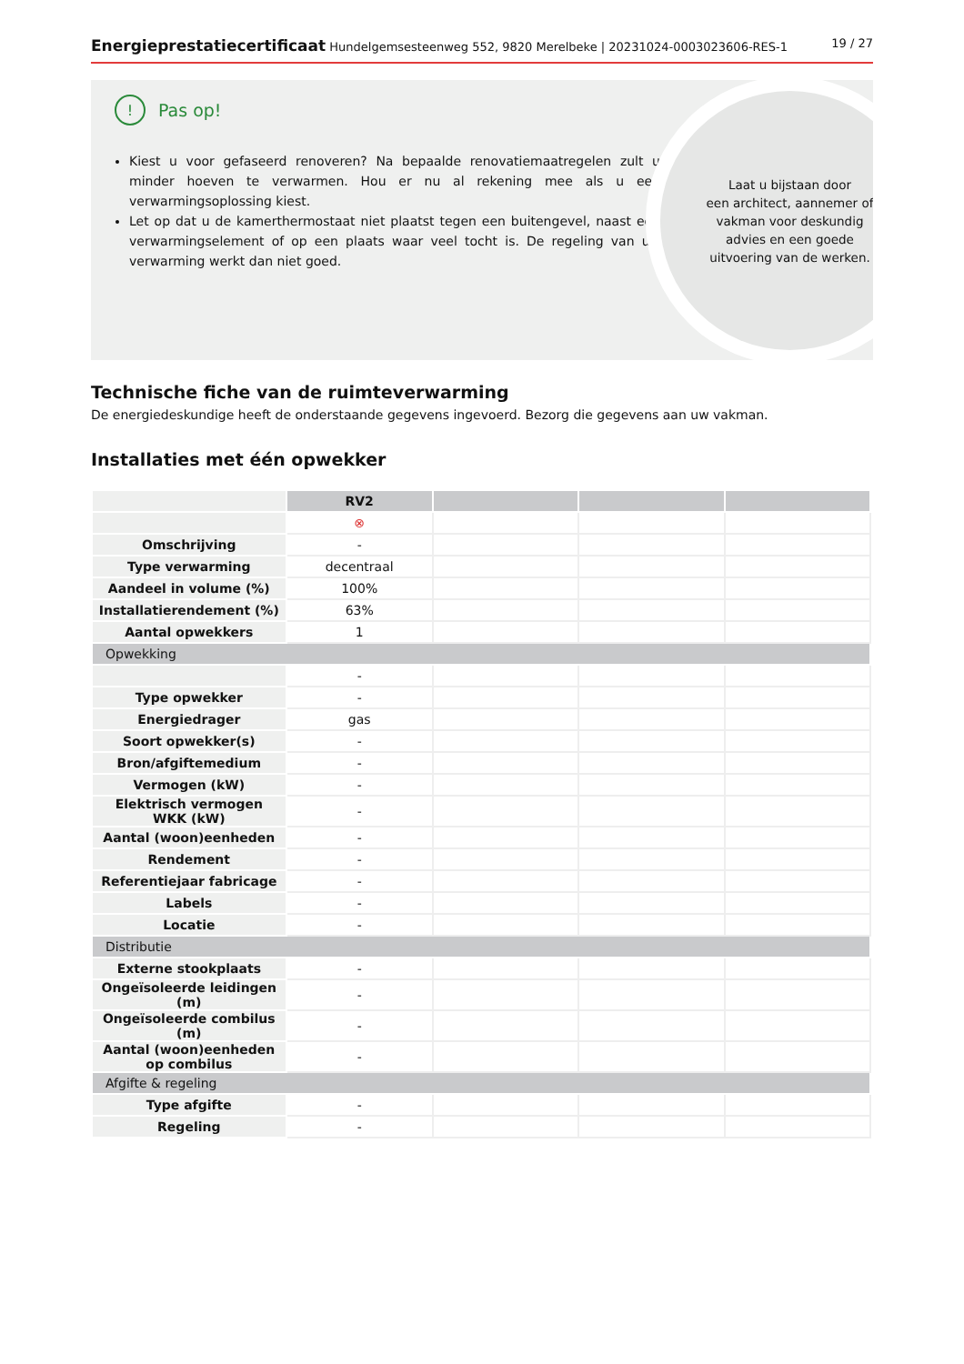Energieprestatiecertificaat Hundelgemsesteenweg 552, 9820 Merelbeke | 20231024-0003023606-RES-1
19 / 27
! Pas op!
Kiest u voor gefaseerd renoveren? Na bepaalde renovatiemaatregelen zult u minder hoeven te verwarmen. Hou er nu al rekening mee als u een verwarmingsoplossing kiest.
Let op dat u de kamerthermostaat niet plaatst tegen een buitengevel, naast een verwarmingselement of op een plaats waar veel tocht is. De regeling van uw verwarming werkt dan niet goed.
Laat u bijstaan door
een architect, aannemer of
vakman voor deskundig
advies en een goede
uitvoering van de werken.
Technische fiche van de ruimteverwarming
De energiedeskundige heeft de onderstaande gegevens ingevoerd. Bezorg die gegevens aan uw vakman.
Installaties met één opwekker
| | RV2 | | | |
| | ⊗ | | | |
| Omschrijving | - | | | |
| Type verwarming | decentraal | | | |
| Aandeel in volume (%) | 100% | | | |
| Installatierendement (%) | 63% | | | |
| Aantal opwekkers | 1 | | | |
| Opwekking | | | | |
| | - | | | |
| Type opwekker | - | | | |
| Energiedrager | gas | | | |
| Soort opwekker(s) | - | | | |
| Bron/afgiftemedium | - | | | |
| Vermogen (kW) | - | | | |
| Elektrisch vermogen WKK (kW) | - | | | |
| Aantal (woon)eenheden | - | | | |
| Rendement | - | | | |
| Referentiejaar fabricage | - | | | |
| Labels | - | | | |
| Locatie | - | | | |
| Distributie | | | | |
| Externe stookplaats | - | | | |
| Ongeïsoleerde leidingen (m) | - | | | |
| Ongeïsoleerde combilus (m) | - | | | |
| Aantal (woon)eenheden op combilus | - | | | |
| Afgifte & regeling | | | | |
| Type afgifte | - | | | |
| Regeling | - | | | |